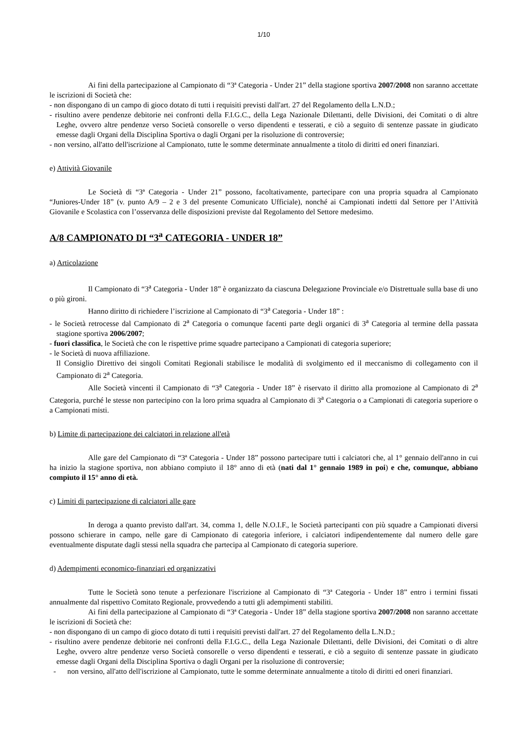1/10
Ai fini della partecipazione al Campionato di “3ª Categoria - Under 21” della stagione sportiva 2007/2008 non saranno accettate le iscrizioni di Società che:
- non dispongano di un campo di gioco dotato di tutti i requisiti previsti dall'art. 27 del Regolamento della L.N.D.;
- risultino avere pendenze debitorie nei confronti della F.I.G.C., della Lega Nazionale Dilettanti, delle Divisioni, dei Comitati o di altre Leghe, ovvero altre pendenze verso Società consorelle o verso dipendenti e tesserati, e ciò a seguito di sentenze passate in giudicato emesse dagli Organi della Disciplina Sportiva o dagli Organi per la risoluzione di controversie;
- non versino, all'atto dell'iscrizione al Campionato, tutte le somme determinate annualmente a titolo di diritti ed oneri finanziari.
e) Attività Giovanile
Le Società di “3ª Categoria - Under 21” possono, facoltativamente, partecipare con una propria squadra al Campionato “Juniores-Under 18” (v. punto A/9 – 2 e 3 del presente Comunicato Ufficiale), nonché ai Campionati indetti dal Settore per l’Attività Giovanile e Scolastica con l’osservanza delle disposizioni previste dal Regolamento del Settore medesimo.
A/8 CAMPIONATO DI “3<sup>a</sup> CATEGORIA - UNDER 18”
a) Articolazione
Il Campionato di “3<sup>a</sup> Categoria - Under 18” è organizzato da ciascuna Delegazione Provinciale e/o Distrettuale sulla base di uno o più gironi.
Hanno diritto di richiedere l’iscrizione al Campionato di “3<sup>a</sup> Categoria - Under 18” :
- le Società retrocesse dal Campionato di 2<sup>a</sup> Categoria o comunque facenti parte degli organici di 3<sup>a</sup> Categoria al termine della passata stagione sportiva 2006/2007;
- fuori classifica, le Società che con le rispettive prime squadre partecipano a Campionati di categoria superiore;
- le Società di nuova affiliazione.
Il Consiglio Direttivo dei singoli Comitati Regionali stabilisce le modalità di svolgimento ed il meccanismo di collegamento con il Campionato di 2<sup>a</sup> Categoria.
Alle Società vincenti il Campionato di “3<sup>a</sup> Categoria - Under 18” è riservato il diritto alla promozione al Campionato di 2<sup>a</sup> Categoria, purché le stesse non partecipino con la loro prima squadra al Campionato di 3<sup>a</sup> Categoria o a Campionati di categoria superiore o a Campionati misti.
b) Limite di partecipazione dei calciatori in relazione all'età
Alle gare del Campionato di “3ª Categoria - Under 18” possono partecipare tutti i calciatori che, al 1° gennaio dell'anno in cui ha inizio la stagione sportiva, non abbiano compiuto il 18° anno di età (nati dal 1° gennaio 1989 in poi) e che, comunque, abbiano compiuto il 15° anno di età.
c) Limiti di partecipazione di calciatori alle gare
In deroga a quanto previsto dall'art. 34, comma 1, delle N.O.I.F., le Società partecipanti con più squadre a Campionati diversi possono schierare in campo, nelle gare di Campionato di categoria inferiore, i calciatori indipendentemente dal numero delle gare eventualmente disputate dagli stessi nella squadra che partecipa al Campionato di categoria superiore.
d) Adempimenti economico-finanziari ed organizzativi
Tutte le Società sono tenute a perfezionare l'iscrizione al Campionato di “3ª Categoria - Under 18” entro i termini fissati annualmente dal rispettivo Comitato Regionale, provvedendo a tutti gli adempimenti stabiliti.
Ai fini della partecipazione al Campionato di “3ª Categoria - Under 18” della stagione sportiva 2007/2008 non saranno accettate le iscrizioni di Società che:
- non dispongano di un campo di gioco dotato di tutti i requisiti previsti dall'art. 27 del Regolamento della L.N.D.;
- risultino avere pendenze debitorie nei confronti della F.I.G.C., della Lega Nazionale Dilettanti, delle Divisioni, dei Comitati o di altre Leghe, ovvero altre pendenze verso Società consorelle o verso dipendenti e tesserati, e ciò a seguito di sentenze passate in giudicato emesse dagli Organi della Disciplina Sportiva o dagli Organi per la risoluzione di controversie;
- non versino, all'atto dell'iscrizione al Campionato, tutte le somme determinate annualmente a titolo di diritti ed oneri finanziari.